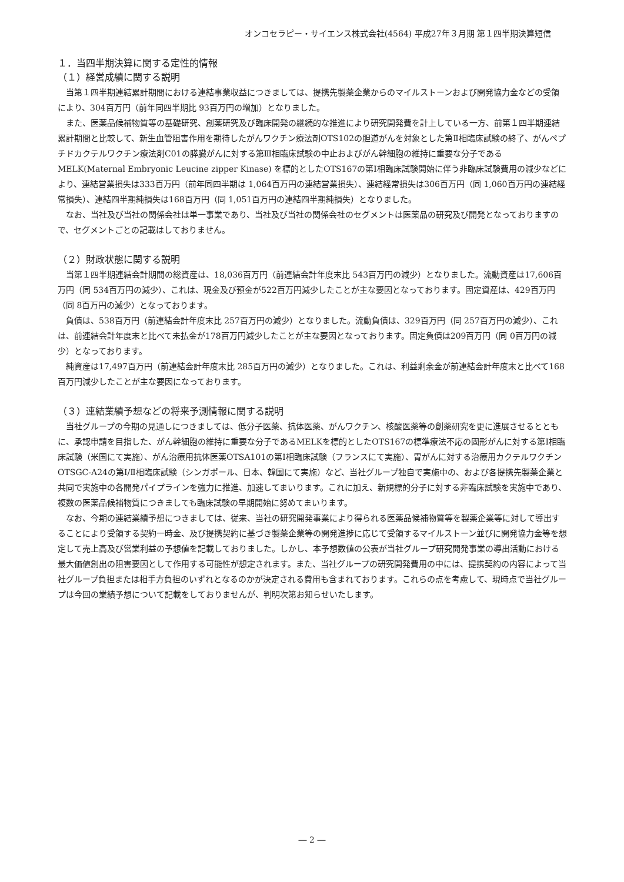オンコセラピー・サイエンス株式会社(4564) 平成27年３月期 第１四半期決算短信
１．当四半期決算に関する定性的情報
（１）経営成績に関する説明
当第１四半期連結累計期間における連結事業収益につきましては、提携先製薬企業からのマイルストーンおよび開発協力金などの受領により、304百万円（前年同四半期比 93百万円の増加）となりました。
また、医薬品候補物質等の基礎研究、創薬研究及び臨床開発の継続的な推進により研究開発費を計上している一方、前第１四半期連結累計期間と比較して、新生血管阻害作用を期待したがんワクチン療法剤OTS102の胆道がんを対象とした第Ⅱ相臨床試験の終了、がんペプチドカクテルワクチン療法剤C01の膵臓がんに対する第Ⅲ相臨床試験の中止およびがん幹細胞の維持に重要な分子であるMELK(Maternal Embryonic Leucine zipper Kinase) を標的としたOTS167の第Ⅰ相臨床試験開始に伴う非臨床試験費用の減少などにより、連結営業損失は333百万円（前年同四半期は 1,064百万円の連結営業損失）、連結経常損失は306百万円（同 1,060百万円の連結経常損失）、連結四半期純損失は168百万円（同 1,051百万円の連結四半期純損失）となりました。
なお、当社及び当社の関係会社は単一事業であり、当社及び当社の関係会社のセグメントは医薬品の研究及び開発となっておりますので、セグメントごとの記載はしておりません。
（２）財政状態に関する説明
当第１四半期連結会計期間の総資産は、18,036百万円（前連結会計年度末比 543百万円の減少）となりました。流動資産は17,606百万円（同 534百万円の減少）、これは、現金及び預金が522百万円減少したことが主な要因となっております。固定資産は、429百万円（同 8百万円の減少）となっております。
負債は、538百万円（前連結会計年度末比 257百万円の減少）となりました。流動負債は、329百万円（同 257百万円の減少）、これは、前連結会計年度末と比べて未払金が178百万円減少したことが主な要因となっております。固定負債は209百万円（同 0百万円の減少）となっております。
純資産は17,497百万円（前連結会計年度末比 285百万円の減少）となりました。これは、利益剰余金が前連結会計年度末と比べて168百万円減少したことが主な要因になっております。
（３）連結業績予想などの将来予測情報に関する説明
当社グループの今期の見通しにつきましては、低分子医薬、抗体医薬、がんワクチン、核酸医薬等の創薬研究を更に進展させるとともに、承認申請を目指した、がん幹細胞の維持に重要な分子であるMELKを標的としたOTS167の標準療法不応の固形がんに対する第Ⅰ相臨床試験（米国にて実施）、がん治療用抗体医薬OTSA101の第I相臨床試験（フランスにて実施）、胃がんに対する治療用カクテルワクチンOTSGC-A24の第I/Ⅱ相臨床試験（シンガポール、日本、韓国にて実施）など、当社グループ独自で実施中の、および各提携先製薬企業と共同で実施中の各開発パイプラインを強力に推進、加速してまいります。これに加え、新規標的分子に対する非臨床試験を実施中であり、複数の医薬品候補物質につきましても臨床試験の早期開始に努めてまいります。
なお、今期の連結業績予想につきましては、従来、当社の研究開発事業により得られる医薬品候補物質等を製薬企業等に対して導出することにより受領する契約一時金、及び提携契約に基づき製薬企業等の開発進捗に応じて受領するマイルストーン並びに開発協力金等を想定して売上高及び営業利益の予想値を記載しておりました。しかし、本予想数値の公表が当社グループ研究開発事業の導出活動における最大価値創出の阻害要因として作用する可能性が想定されます。また、当社グループの研究開発費用の中には、提携契約の内容によって当社グループ負担または相手方負担のいずれとなるのかが決定される費用も含まれております。これらの点を考慮して、現時点で当社グループは今回の業績予想について記載をしておりませんが、判明次第お知らせいたします。
― 2 ―